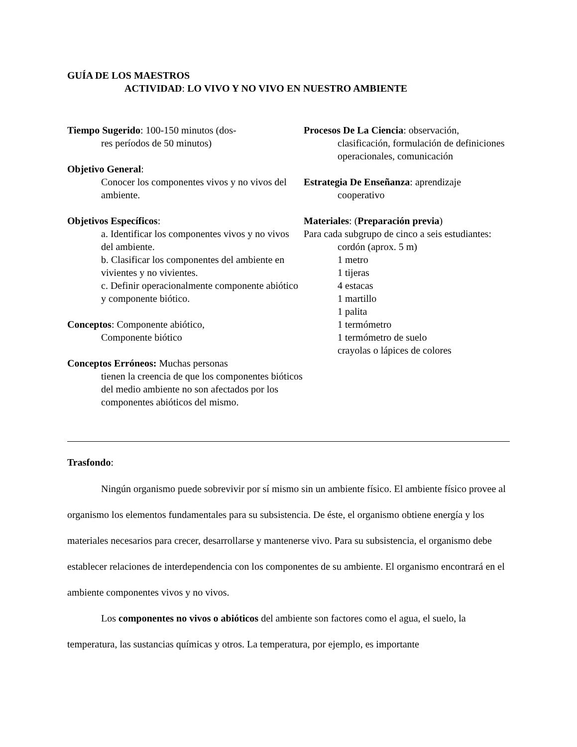GUÍA DE LOS MAESTROS
ACTIVIDAD: LO VIVO Y NO VIVO EN NUESTRO AMBIENTE
Tiempo Sugerido: 100-150 minutos (dos-
res períodos de 50 minutos)
Objetivo General:
Conocer los componentes vivos y no vivos del ambiente.
Objetivos Específicos:
a. Identificar los componentes vivos y no vivos del ambiente.
b. Clasificar los componentes del ambiente en vivientes y no vivientes.
c. Definir operacionalmente componente abiótico y componente biótico.
Conceptos: Componente abiótico,
Componente biótico
Conceptos Erróneos: Muchas personas
tienen la creencia de que los componentes bióticos del medio ambiente no son afectados por los componentes abióticos del mismo.
Procesos De La Ciencia: observación,
clasificación, formulación de definiciones operacionales, comunicación
Estrategia De Enseñanza: aprendizaje
cooperativo
Materiales: (Preparación previa)
Para cada subgrupo de cinco a seis estudiantes:
cordón (aprox. 5 m)
1 metro
1 tijeras
4 estacas
1 martillo
1 palita
1 termómetro
1 termómetro de suelo
crayolas o lápices de colores
Trasfondo:
Ningún organismo puede sobrevivir por sí mismo sin un ambiente físico. El ambiente físico provee al organismo los elementos fundamentales para su subsistencia. De éste, el organismo obtiene energía y los materiales necesarios para crecer, desarrollarse y mantenerse vivo. Para su subsistencia, el organismo debe establecer relaciones de interdependencia con los componentes de su ambiente. El organismo encontrará en el ambiente componentes vivos y no vivos.
Los componentes no vivos o abióticos del ambiente son factores como el agua, el suelo, la temperatura, las sustancias químicas y otros. La temperatura, por ejemplo, es importante